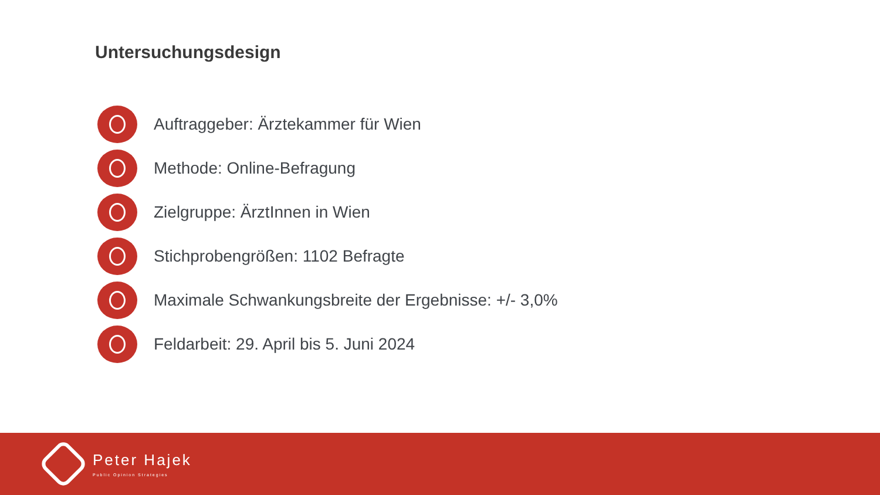Untersuchungsdesign
Auftraggeber: Ärztekammer für Wien
Methode: Online-Befragung
Zielgruppe: ÄrztInnen in Wien
Stichprobengrößen: 1102 Befragte
Maximale Schwankungsbreite der Ergebnisse: +/- 3,0%
Feldarbeit: 29. April bis 5. Juni 2024
Peter Hajek
Public Opinion Strategies